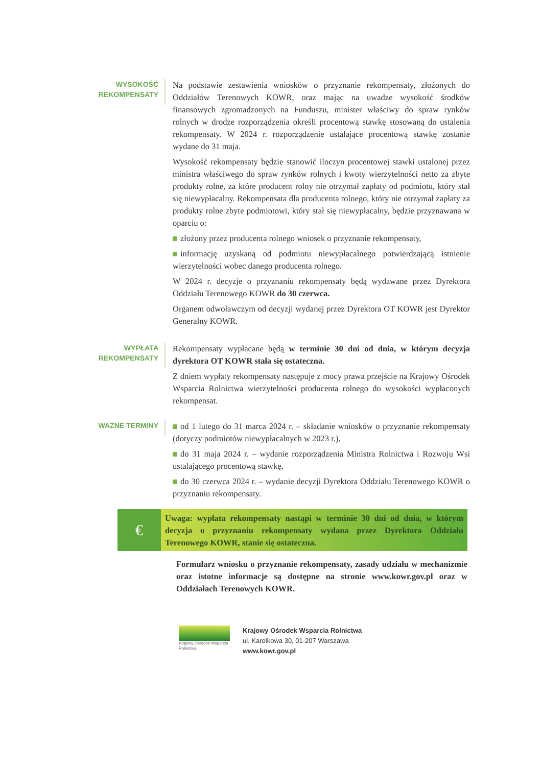WYSOKOŚĆ REKOMPENSATY
Na podstawie zestawienia wniosków o przyznanie rekompensaty, złożonych do Oddziałów Terenowych KOWR, oraz mając na uwadze wysokość środków finansowych zgromadzonych na Funduszu, minister właściwy do spraw rynków rolnych w drodze rozporządzenia określi procentową stawkę stosowaną do ustalenia rekompensaty. W 2024 r. rozporządzenie ustalające procentową stawkę zostanie wydane do 31 maja.
Wysokość rekompensaty będzie stanowić iloczyn procentowej stawki ustalonej przez ministra właściwego do spraw rynków rolnych i kwoty wierzytelności netto za zbyte produkty rolne, za które producent rolny nie otrzymał zapłaty od podmiotu, który stał się niewypłacalny. Rekompensata dla producenta rolnego, który nie otrzymał zapłaty za produkty rolne zbyte podmiotowi, który stał się niewypłacalny, będzie przyznawana w oparciu o:
złożony przez producenta rolnego wniosek o przyznanie rekompensaty,
informację uzyskaną od podmiotu niewypłacalnego potwierdzającą istnienie wierzytelności wobec danego producenta rolnego.
W 2024 r. decyzje o przyznaniu rekompensaty będą wydawane przez Dyrektora Oddziału Terenowego KOWR do 30 czerwca.
Organem odwoławczym od decyzji wydanej przez Dyrektora OT KOWR jest Dyrektor Generalny KOWR.
WYPŁATA REKOMPENSATY
Rekompensaty wypłacane będą w terminie 30 dni od dnia, w którym decyzja dyrektora OT KOWR stała się ostateczna.
Z dniem wypłaty rekompensaty następuje z mocy prawa przejście na Krajowy Ośrodek Wsparcia Rolnictwa wierzytelności producenta rolnego do wysokości wypłaconych rekompensat.
WAŻNE TERMINY
od 1 lutego do 31 marca 2024 r. – składanie wniosków o przyznanie rekompensaty (dotyczy podmiotów niewypłacalnych w 2023 r.),
do 31 maja 2024 r. – wydanie rozporządzenia Ministra Rolnictwa i Rozwoju Wsi ustalającego procentową stawkę,
do 30 czerwca 2024 r. – wydanie decyzji Dyrektora Oddziału Terenowego KOWR o przyznaniu rekompensaty.
€
Uwaga: wypłata rekompensaty nastąpi w terminie 30 dni od dnia, w którym decyzja o przyznaniu rekompensaty wydana przez Dyrektora Oddziału Terenowego KOWR, stanie się ostateczna.
Formularz wniosku o przyznanie rekompensaty, zasady udziału w mechanizmie oraz istotne informacje są dostępne na stronie www.kowr.gov.pl oraz w Oddziałach Terenowych KOWR.
Krajowy Ośrodek Wsparcia Rolnictwa
Krajowy Ośrodek Wsparcia Rolnictwa
ul. Karolkowa 30, 01-207 Warszawa
www.kowr.gov.pl